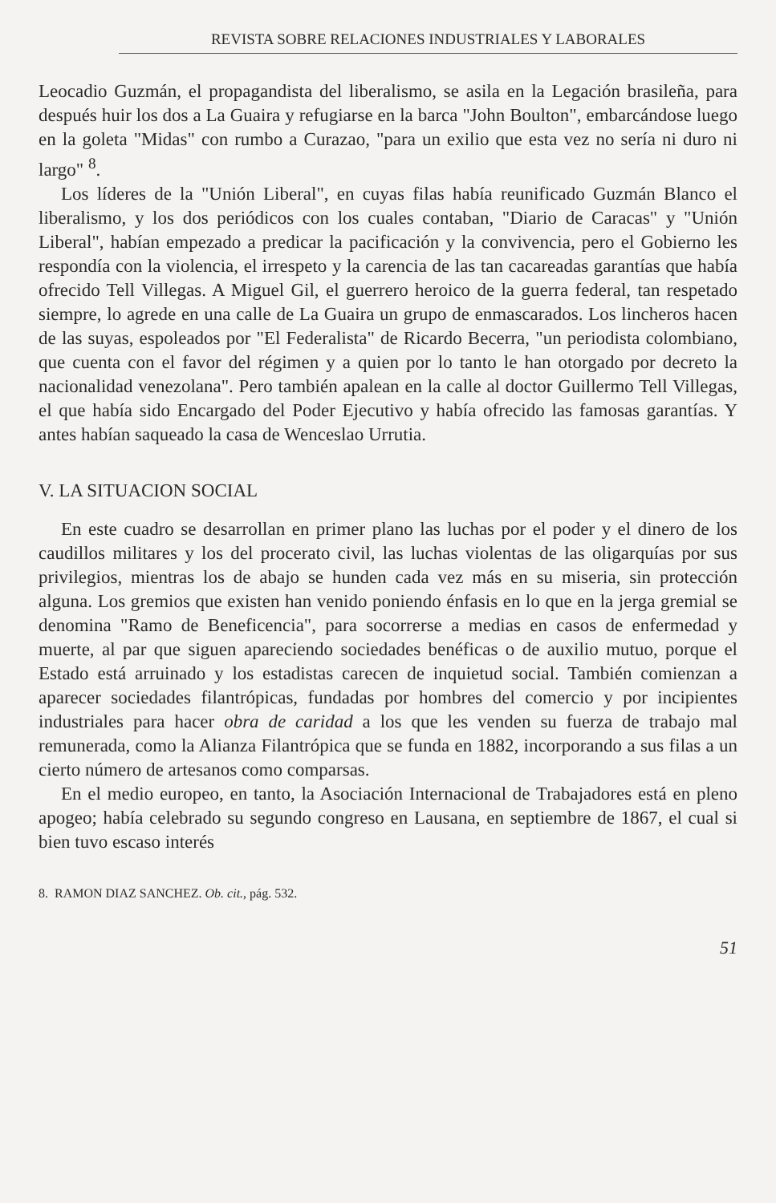REVISTA SOBRE RELACIONES INDUSTRIALES Y LABORALES
Leocadio Guzmán, el propagandista del liberalismo, se asila en la Legación brasileña, para después huir los dos a La Guaira y refugiarse en la barca "John Boulton", embarcándose luego en la goleta "Midas" con rumbo a Curazao, "para un exilio que esta vez no sería ni duro ni largo" <sup>8</sup>.
Los líderes de la "Unión Liberal", en cuyas filas había reunificado Guzmán Blanco el liberalismo, y los dos periódicos con los cuales contaban, "Diario de Caracas" y "Unión Liberal", habían empezado a predicar la pacificación y la convivencia, pero el Gobierno les respondía con la violencia, el irrespeto y la carencia de las tan cacareadas garantías que había ofrecido Tell Villegas. A Miguel Gil, el guerrero heroico de la guerra federal, tan respetado siempre, lo agrede en una calle de La Guaira un grupo de enmascarados. Los lincheros hacen de las suyas, espoleados por "El Federalista" de Ricardo Becerra, "un periodista colombiano, que cuenta con el favor del régimen y a quien por lo tanto le han otorgado por decreto la nacionalidad venezolana". Pero también apalean en la calle al doctor Guillermo Tell Villegas, el que había sido Encargado del Poder Ejecutivo y había ofrecido las famosas garantías. Y antes habían saqueado la casa de Wenceslao Urrutia.
V. LA SITUACION SOCIAL
En este cuadro se desarrollan en primer plano las luchas por el poder y el dinero de los caudillos militares y los del procerato civil, las luchas violentas de las oligarquías por sus privilegios, mientras los de abajo se hunden cada vez más en su miseria, sin protección alguna. Los gremios que existen han venido poniendo énfasis en lo que en la jerga gremial se denomina "Ramo de Beneficencia", para socorrerse a medias en casos de enfermedad y muerte, al par que siguen apareciendo sociedades benéficas o de auxilio mutuo, porque el Estado está arruinado y los estadistas carecen de inquietud social. También comienzan a aparecer sociedades filantrópicas, fundadas por hombres del comercio y por incipientes industriales para hacer obra de caridad a los que les venden su fuerza de trabajo mal remunerada, como la Alianza Filantrópica que se funda en 1882, incorporando a sus filas a un cierto número de artesanos como comparsas.
En el medio europeo, en tanto, la Asociación Internacional de Trabajadores está en pleno apogeo; había celebrado su segundo congreso en Lausana, en septiembre de 1867, el cual si bien tuvo escaso interés
8. RAMON DIAZ SANCHEZ. Ob. cit., pág. 532.
51